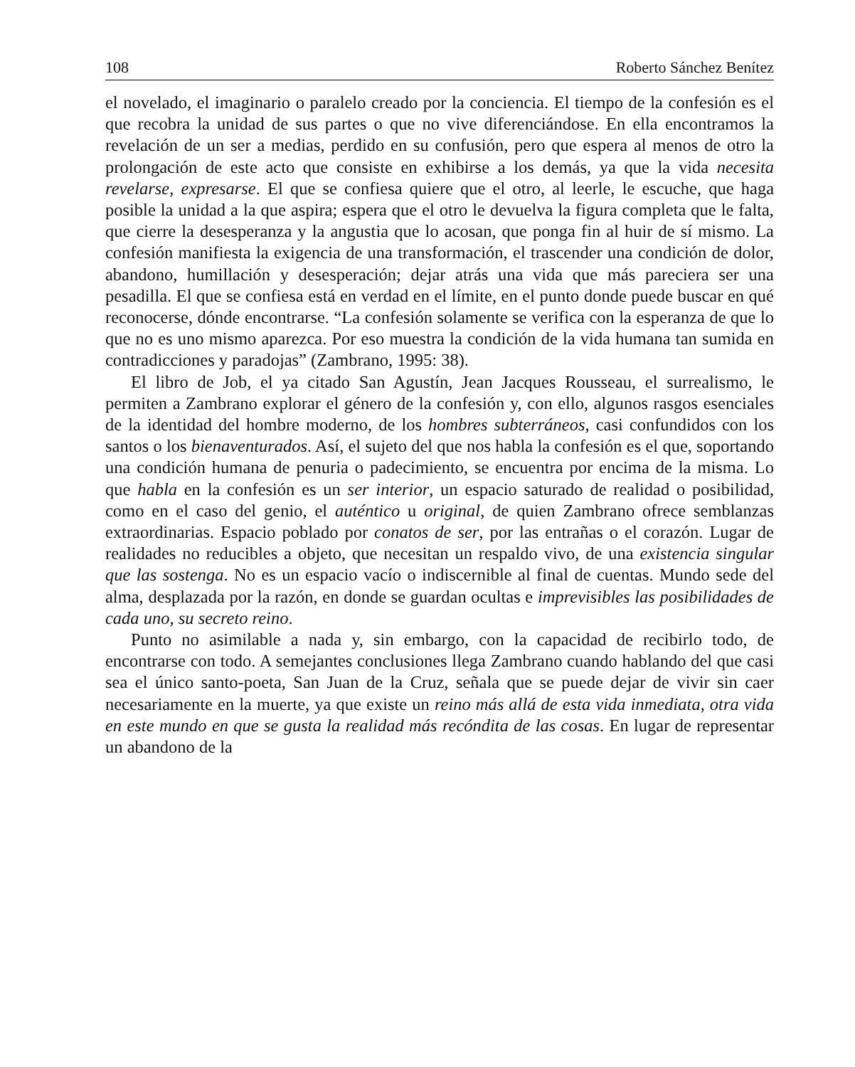108 Roberto Sánchez Benítez
el novelado, el imaginario o paralelo creado por la conciencia. El tiempo de la confesión es el que recobra la unidad de sus partes o que no vive diferenciándose. En ella encontramos la revelación de un ser a medias, perdido en su confusión, pero que espera al menos de otro la prolongación de este acto que consiste en exhibirse a los demás, ya que la vida necesita revelarse, expresarse. El que se confiesa quiere que el otro, al leerle, le escuche, que haga posible la unidad a la que aspira; espera que el otro le devuelva la figura completa que le falta, que cierre la desesperanza y la angustia que lo acosan, que ponga fin al huir de sí mismo. La confesión manifiesta la exigencia de una transformación, el trascender una condición de dolor, abandono, humillación y desesperación; dejar atrás una vida que más pareciera ser una pesadilla. El que se confiesa está en verdad en el límite, en el punto donde puede buscar en qué reconocerse, dónde encontrarse. “La confesión solamente se verifica con la esperanza de que lo que no es uno mismo aparezca. Por eso muestra la condición de la vida humana tan sumida en contradicciones y paradojas” (Zambrano, 1995: 38).
El libro de Job, el ya citado San Agustín, Jean Jacques Rousseau, el surrealismo, le permiten a Zambrano explorar el género de la confesión y, con ello, algunos rasgos esenciales de la identidad del hombre moderno, de los hombres subterráneos, casi confundidos con los santos o los bienaventurados. Así, el sujeto del que nos habla la confesión es el que, soportando una condición humana de penuria o padecimiento, se encuentra por encima de la misma. Lo que habla en la confesión es un ser interior, un espacio saturado de realidad o posibilidad, como en el caso del genio, el auténtico u original, de quien Zambrano ofrece semblanzas extraordinarias. Espacio poblado por conatos de ser, por las entrañas o el corazón. Lugar de realidades no reducibles a objeto, que necesitan un respaldo vivo, de una existencia singular que las sostenga. No es un espacio vacío o indiscernible al final de cuentas. Mundo sede del alma, desplazada por la razón, en donde se guardan ocultas e imprevisibles las posibilidades de cada uno, su secreto reino.
Punto no asimilable a nada y, sin embargo, con la capacidad de recibirlo todo, de encontrarse con todo. A semejantes conclusiones llega Zambrano cuando hablando del que casi sea el único santo-poeta, San Juan de la Cruz, señala que se puede dejar de vivir sin caer necesariamente en la muerte, ya que existe un reino más allá de esta vida inmediata, otra vida en este mundo en que se gusta la realidad más recóndita de las cosas. En lugar de representar un abandono de la